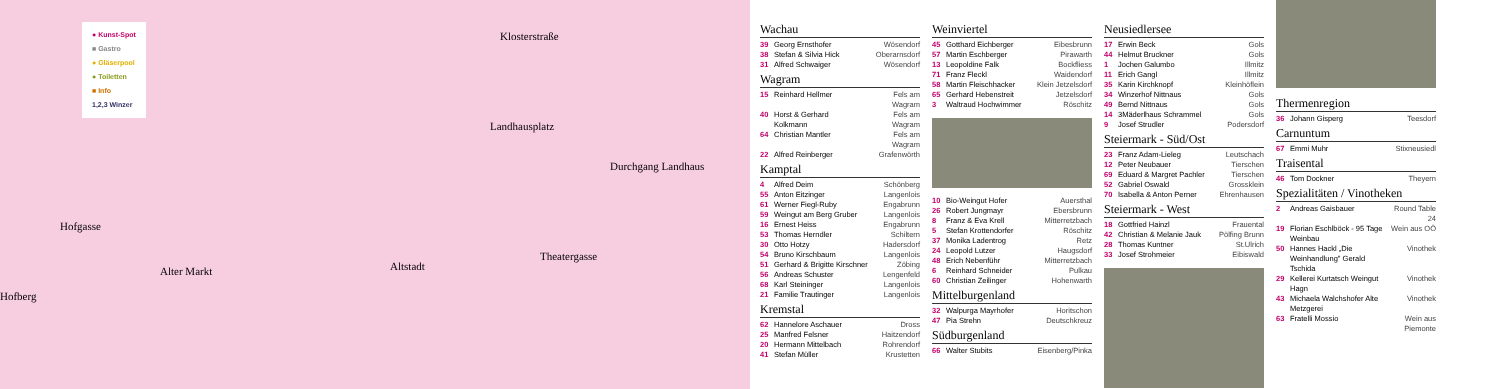● Kunst-Spot
■ Gastro
● Gläserpool
● Toiletten
■ Info
1,2,3 Winzer
Alter Markt
Landhausplatz
Klosterstraße
Hofgasse
Altstadt
Theatergasse
Durchgang Landhaus
Hofberg
Wachau
| 39 | Georg Ernsthofer | Wösendorf |
| 38 | Stefan & Silvia Hick | Oberarnsdorf |
| 31 | Alfred Schwaiger | Wösendorf |
Wagram
| 15 | Reinhard Hellmer | Fels am Wagram |
| 40 | Horst & Gerhard Kolkmann | Fels am Wagram |
| 64 | Christian Mantler | Fels am Wagram |
| 22 | Alfred Reinberger | Grafenwörth |
Kamptal
| 4 | Alfred Deim | Schönberg |
| 55 | Anton Eitzinger | Langenlois |
| 61 | Werner Fiegl-Ruby | Engabrunn |
| 59 | Weingut am Berg Gruber | Langenlois |
| 16 | Ernest Heiss | Engabrunn |
| 53 | Thomas Herndler | Schiltern |
| 30 | Otto Hotzy | Hadersdorf |
| 54 | Bruno Kirschbaum | Langenlois |
| 51 | Gerhard & Brigitte Kirschner | Zöbing |
| 56 | Andreas Schuster | Lengenfeld |
| 68 | Karl Steininger | Langenlois |
| 21 | Familie Trautinger | Langenlois |
Kremstal
| 62 | Hannelore Aschauer | Dross |
| 25 | Manfred Felsner | Haitzendorf |
| 20 | Hermann Mittelbach | Rohrendorf |
| 41 | Stefan Müller | Krustetten |
Weinviertel
| 45 | Gotthard Eichberger | Eibesbrunn |
| 57 | Martin Eschberger | Pirawarth |
| 13 | Leopoldine Falk | Bockfliess |
| 71 | Franz Fleckl | Waidendorf |
| 58 | Martin Fleischhacker | Klein Jetzelsdorf |
| 65 | Gerhard Hebenstreit | Jetzelsdorf |
| 3 | Waltraud Hochwimmer | Röschitz |
| 10 | Bio-Weingut Hofer | Auersthal |
| 26 | Robert Jungmayr | Ebersbrunn |
| 8 | Franz & Eva Krell | Mitterretzbach |
| 5 | Stefan Krottendorfer | Röschitz |
| 37 | Monika Ladentrog | Retz |
| 24 | Leopold Lutzer | Haugsdorf |
| 48 | Erich Nebenführ | Mitterretzbach |
| 6 | Reinhard Schneider | Pulkau |
| 60 | Christian Zeilinger | Hohenwarth |
Mittelburgenland
| 32 | Walpurga Mayrhofer | Horitschon |
| 47 | Pia Strehn | Deutschkreuz |
Südburgenland
| 66 | Walter Stubits | Eisenberg/Pinka |
Neusiedlersee
| 17 | Erwin Beck | Gols |
| 44 | Helmut Bruckner | Gols |
| 1 | Jochen Galumbo | Illmitz |
| 11 | Erich Gangl | Illmitz |
| 35 | Karin Kirchknopf | Kleinhöflein |
| 34 | Winzerhof Nittnaus | Gols |
| 49 | Bernd Nittnaus | Gols |
| 14 | 3Mäderlhaus Schrammel | Gols |
| 9 | Josef Strudler | Podersdorf |
Steiermark - Süd/Ost
| 23 | Franz Adam-Lieleg | Leutschach |
| 12 | Peter Neubauer | Tierschen |
| 69 | Eduard & Margret Pachler | Tierschen |
| 52 | Gabriel Oswald | Grossklein |
| 70 | Isabella & Anton Perner | Ehrenhausen |
Steiermark - West
| 18 | Gottfried Hainzl | Frauental |
| 42 | Christian & Melanie Jauk | Pölfing Brunn |
| 28 | Thomas Kuntner | St.Ulrich |
| 33 | Josef Strohmeier | Eibiswald |
Thermenregion
| 36 | Johann Gisperg | Teesdorf |
Carnuntum
| 67 | Emmi Muhr | Stixneusiedl |
Traisental
| 46 | Tom Dockner | Theyern |
Spezialitäten / Vinotheken
| 2 | Andreas Gaisbauer | Round Table 24 |
| 19 | Florian Eschlböck - 95 Tage Weinbau | Wein aus OÖ |
| 50 | Hannes Hackl „Die Weinhandlung" Gerald Tschida | Vinothek |
| 29 | Kellerei Kurtatsch Weingut Hagn | Vinothek |
| 43 | Michaela Walchshofer Alte Metzgerei | Vinothek |
| 63 | Fratelli Mossio | Wein aus Piemonte |